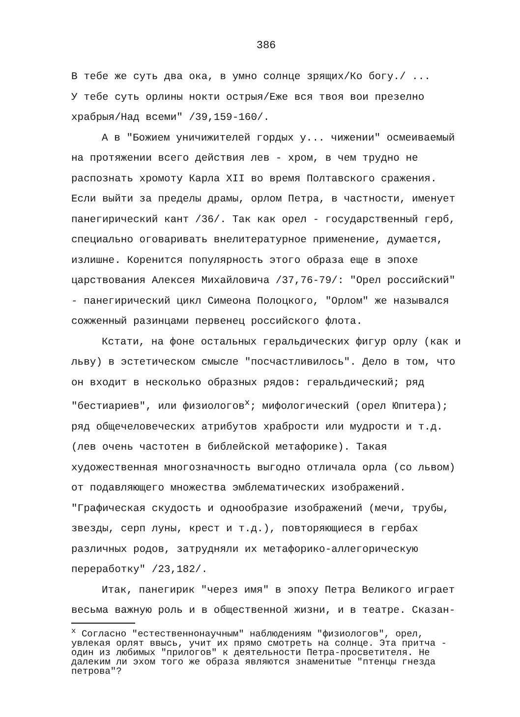386
В тебе же суть два ока, в умно солнце зрящих/Ко богу./ ...
У тебе суть орлины нокти острыя/Еже вся твоя вои презелно храбрыя/Над всеми" /39,159-160/.
А в "Божием уничижителей гордых у... чижении" осмеиваемый на протяжении всего действия лев - хром, в чем трудно не распознать хромоту Карла XII во время Полтавского сражения. Если выйти за пределы драмы, орлом Петра, в частности, именует панегирический кант /36/. Так как орел - государственный герб, специально оговаривать внелитературное применение, думается, излишне. Коренится популярность этого образа еще в эпохе царствования Алексея Михайловича /37,76-79/: "Орел российский" - панегирический цикл Симеона Полоцкого, "Орлом" же назывался сожженный разинцами первенец российского флота.
Кстати, на фоне остальных геральдических фигур орлу (как и льву) в эстетическом смысле "посчастливилось". Дело в том, что он входит в несколько образных рядов: геральдический; ряд "бестиариев", или физиологов<sup>х</sup>; мифологический (орел Юпитера); ряд общечеловеческих атрибутов храбрости или мудрости и т.д. (лев очень частотен в библейской метафорике). Такая художественная многозначность выгодно отличала орла (со львом) от подавляющего множества эмблематических изображений. "Графическая скудость и однообразие изображений (мечи, трубы, звезды, серп луны, крест и т.д.), повторяющиеся в гербах различных родов, затрудняли их метафорико-аллегорическую переработку" /23,182/.
Итак, панегирик "через имя" в эпоху Петра Великого играет весьма важную роль и в общественной жизни, и в театре. Сказан-
<sup>х</sup> Согласно "естественнонаучным" наблюдениям "физиологов", орел, увлекая орлят ввысь, учит их прямо смотреть на солнце. Эта притча - один из любимых "прилогов" к деятельности Петра-просветителя. Не далеким ли эхом того же образа являются знаменитые "птенцы гнезда петрова"?